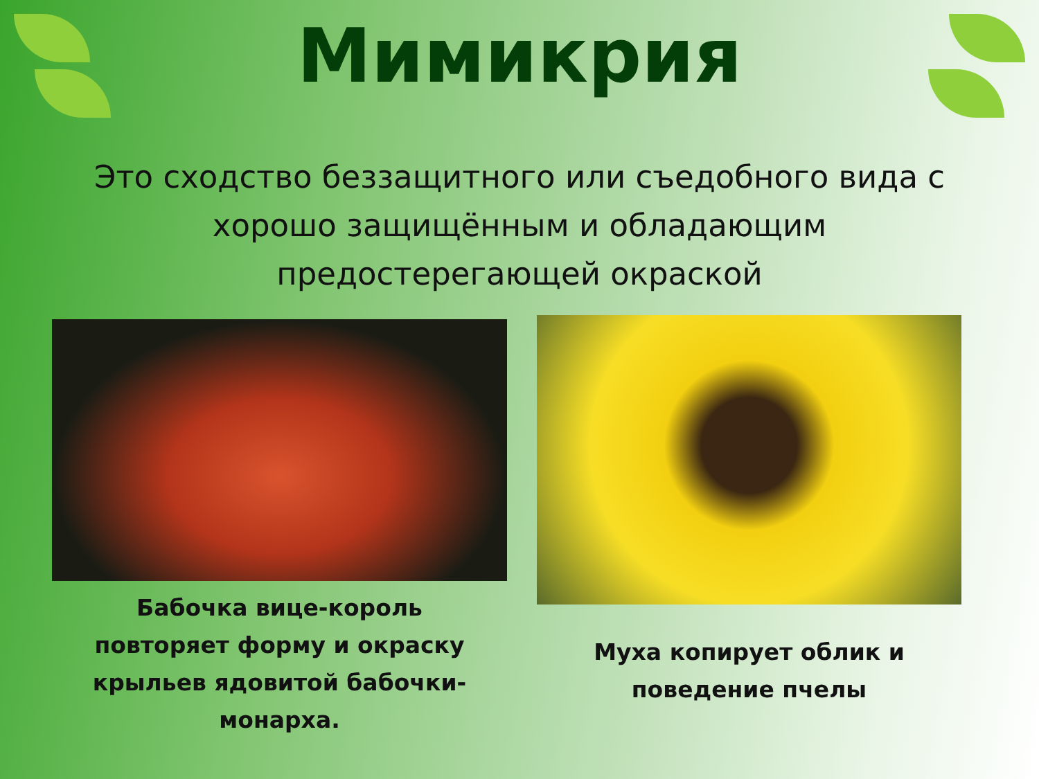Мимикрия
Это сходство беззащитного или съедобного вида с хорошо защищённым и обладающим предостерегающей окраской
Бабочка вице-король
повторяет форму и окраску
крыльев ядовитой бабочки-
монарха.
Муха копирует облик и
поведение пчелы